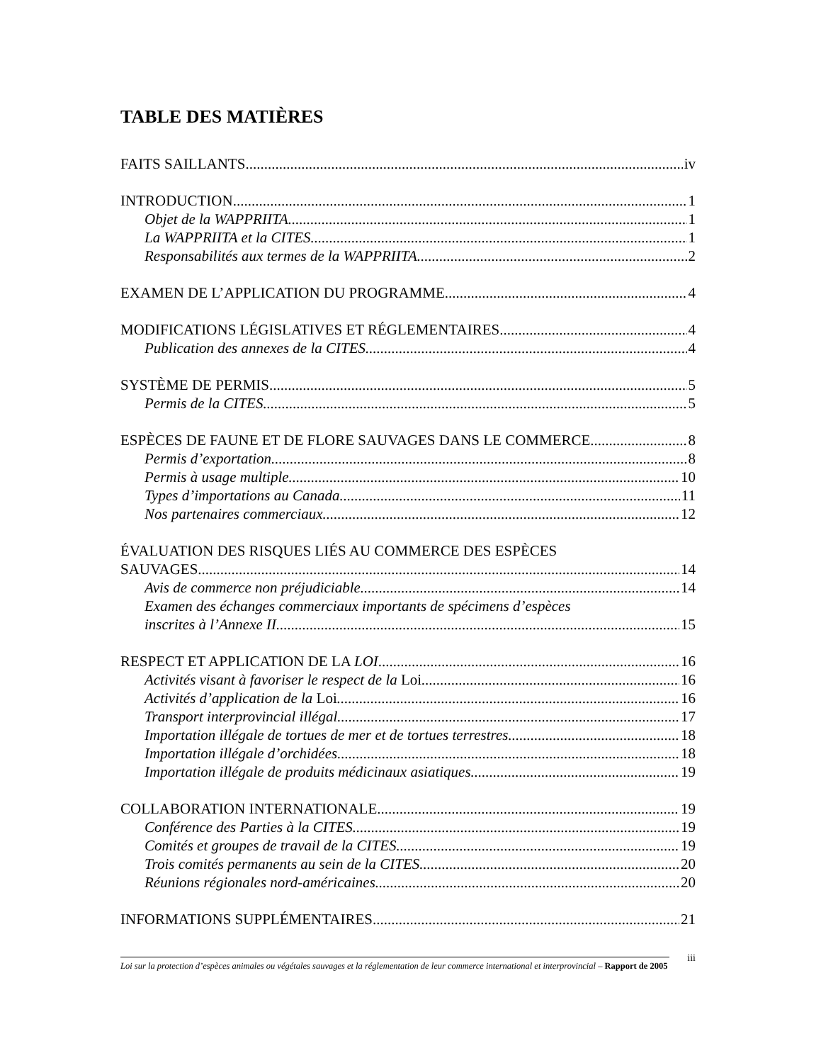TABLE DES MATIÈRES
FAITS SAILLANTS iv
INTRODUCTION 1
Objet de la WAPPRIITA 1
La WAPPRIITA et la CITES 1
Responsabilités aux termes de la WAPPRIITA 2
EXAMEN DE L’APPLICATION DU PROGRAMME 4
MODIFICATIONS LÉGISLATIVES ET RÉGLEMENTAIRES 4
Publication des annexes de la CITES 4
SYSTÈME DE PERMIS 5
Permis de la CITES 5
ESPÈCES DE FAUNE ET DE FLORE SAUVAGES DANS LE COMMERCE 8
Permis d’exportation 8
Permis à usage multiple 10
Types d’importations au Canada 11
Nos partenaires commerciaux 12
ÉVALUATION DES RISQUES LIÉS AU COMMERCE DES ESPÈCES
SAUVAGES 14
Avis de commerce non préjudiciable 14
Examen des échanges commerciaux importants de spécimens d’espèces
inscrites à l’Annexe II 15
RESPECT ET APPLICATION DE LA LOI 16
Activités visant à favoriser le respect de la Loi 16
Activités d’application de la Loi 16
Transport interprovincial illégal 17
Importation illégale de tortues de mer et de tortues terrestres 18
Importation illégale d’orchidées 18
Importation illégale de produits médicinaux asiatiques 19
COLLABORATION INTERNATIONALE 19
Conférence des Parties à la CITES 19
Comités et groupes de travail de la CITES 19
Trois comités permanents au sein de la CITES 20
Réunions régionales nord-américaines 20
INFORMATIONS SUPPLÉMENTAIRES 21
iii
Loi sur la protection d’espèces animales ou végétales sauvages et la réglementation de leur commerce international et interprovincial – Rapport de 2005